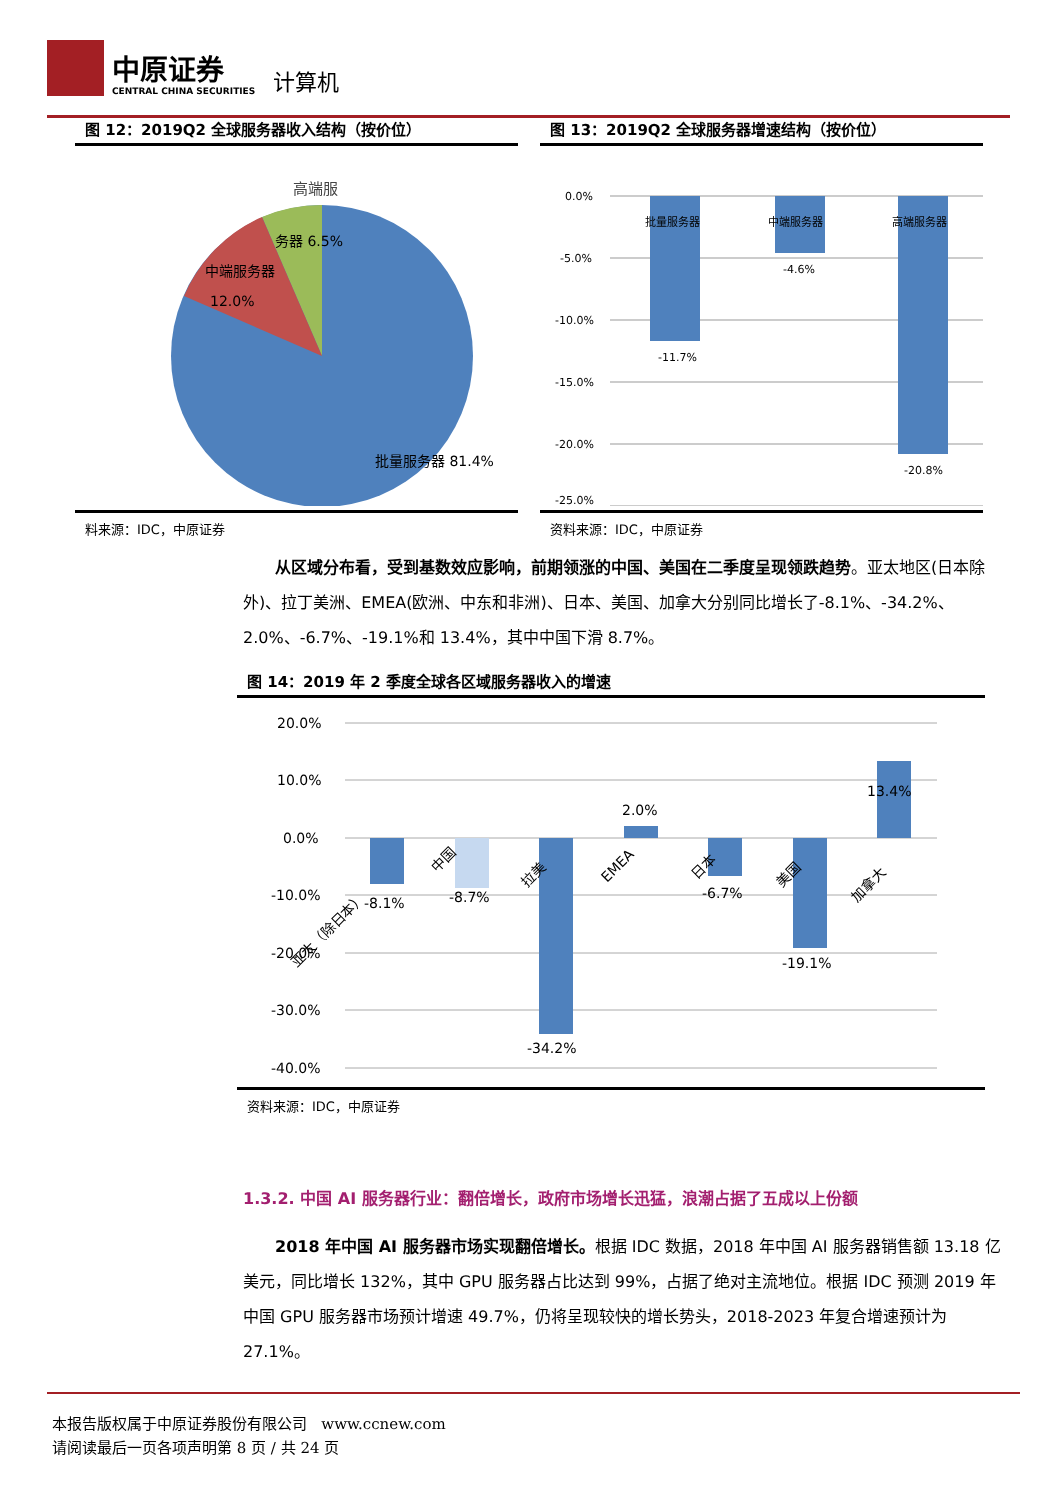中原证券
CENTRAL CHINA SECURITIES
计算机
图 12：2019Q2 全球服务器收入结构（按价位）
高端服
务器 6.5%
中端服务器
12.0%
批量服务器 81.4%
料来源：IDC，中原证券
图 13：2019Q2 全球服务器增速结构（按价位）
0.0%
-5.0%
-10.0%
-15.0%
-20.0%
-25.0%
批量服务器
中端服务器
高端服务器
-11.7%
-4.6%
-20.8%
资料来源：IDC，中原证券
从区域分布看，受到基数效应影响，前期领涨的中国、美国在二季度呈现领跌趋势。亚太地区(日本除外)、拉丁美洲、EMEA(欧洲、中东和非洲)、日本、美国、加拿大分别同比增长了-8.1%、-34.2%、2.0%、-6.7%、-19.1%和 13.4%，其中中国下滑 8.7%。
图 14：2019 年 2 季度全球各区域服务器收入的增速
20.0%
10.0%
0.0%
-10.0%
-20.0%
-30.0%
-40.0%
-8.1%
-8.7%
-34.2%
2.0%
-6.7%
-19.1%
13.4%
亚太（除日本）
中国
拉美
EMEA
日本
美国
加拿大
资料来源：IDC，中原证券
1.3.2. 中国 AI 服务器行业：翻倍增长，政府市场增长迅猛，浪潮占据了五成以上份额
2018 年中国 AI 服务器市场实现翻倍增长。根据 IDC 数据，2018 年中国 AI 服务器销售额 13.18 亿美元，同比增长 132%，其中 GPU 服务器占比达到 99%，占据了绝对主流地位。根据 IDC 预测 2019 年中国 GPU 服务器市场预计增速 49.7%，仍将呈现较快的增长势头，2018-2023 年复合增速预计为 27.1%。
本报告版权属于中原证券股份有限公司 www.ccnew.com
请阅读最后一页各项声明第 8 页 / 共 24 页